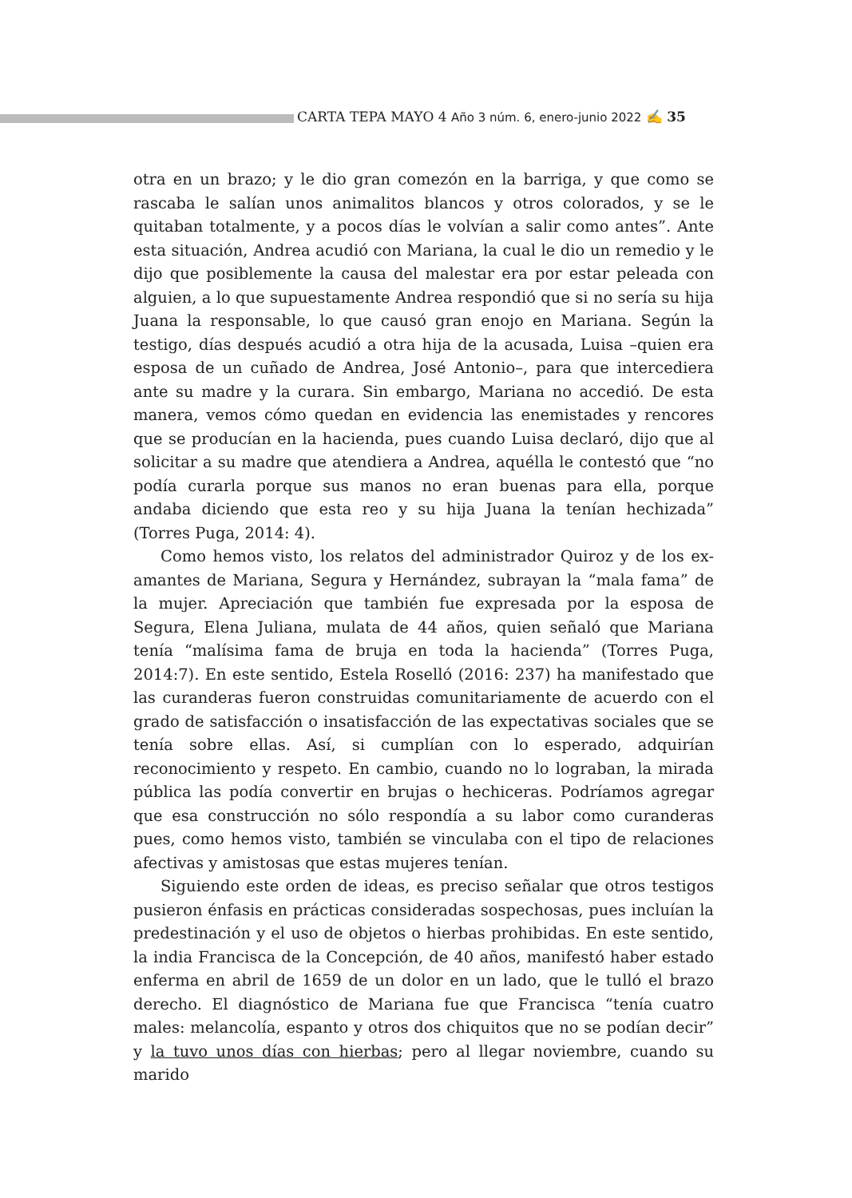CARTA TEPA MAYO 4 Año 3 núm. 6, enero-junio 2022 ✍ 35
otra en un brazo; y le dio gran comezón en la barriga, y que como se rascaba le salían unos animalitos blancos y otros colorados, y se le quitaban totalmente, y a pocos días le volvían a salir como antes”. Ante esta situación, Andrea acudió con Mariana, la cual le dio un remedio y le dijo que posiblemente la causa del malestar era por estar peleada con alguien, a lo que supuestamente Andrea respondió que si no sería su hija Juana la responsable, lo que causó gran enojo en Mariana. Según la testigo, días después acudió a otra hija de la acusada, Luisa –quien era esposa de un cuñado de Andrea, José Antonio–, para que intercediera ante su madre y la curara. Sin embargo, Mariana no accedió. De esta manera, vemos cómo quedan en evidencia las enemistades y rencores que se producían en la hacienda, pues cuando Luisa declaró, dijo que al solicitar a su madre que atendiera a Andrea, aquélla le contestó que “no podía curarla porque sus manos no eran buenas para ella, porque andaba diciendo que esta reo y su hija Juana la tenían hechizada” (Torres Puga, 2014: 4).
Como hemos visto, los relatos del administrador Quiroz y de los ex-amantes de Mariana, Segura y Hernández, subrayan la “mala fama” de la mujer. Apreciación que también fue expresada por la esposa de Segura, Elena Juliana, mulata de 44 años, quien señaló que Mariana tenía “malísima fama de bruja en toda la hacienda” (Torres Puga, 2014:7). En este sentido, Estela Roselló (2016: 237) ha manifestado que las curanderas fueron construidas comunitariamente de acuerdo con el grado de satisfacción o insatisfacción de las expectativas sociales que se tenía sobre ellas. Así, si cumplían con lo esperado, adquirían reconocimiento y respeto. En cambio, cuando no lo lograban, la mirada pública las podía convertir en brujas o hechiceras. Podríamos agregar que esa construcción no sólo respondía a su labor como curanderas pues, como hemos visto, también se vinculaba con el tipo de relaciones afectivas y amistosas que estas mujeres tenían.
Siguiendo este orden de ideas, es preciso señalar que otros testigos pusieron énfasis en prácticas consideradas sospechosas, pues incluían la predestinación y el uso de objetos o hierbas prohibidas. En este sentido, la india Francisca de la Concepción, de 40 años, manifestó haber estado enferma en abril de 1659 de un dolor en un lado, que le tulló el brazo derecho. El diagnóstico de Mariana fue que Francisca “tenía cuatro males: melancolía, espanto y otros dos chiquitos que no se podían decir” y la tuvo unos días con hierbas; pero al llegar noviembre, cuando su marido